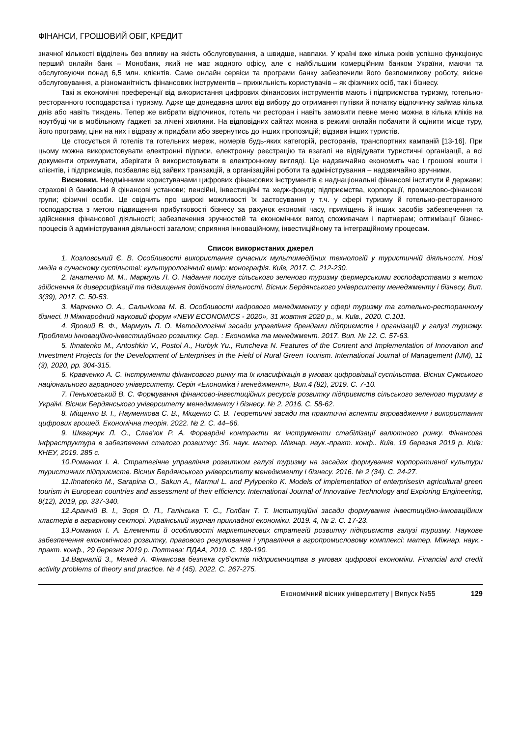ФІНАНСИ, ГРОШОВИЙ ОБІГ, КРЕДИТ
значної кількості відділень без впливу на якість обслуговування, а швидше, навпаки. У країні вже кілька років успішно функціонує перший онлайн банк – Монобанк, який не має жодного офісу, але є найбільшим комерційним банком України, маючи та обслуговуючи понад 6,5 млн. клієнтів. Саме онлайн сервіси та програми банку забезпечили його безпомилкову роботу, якісне обслуговування, а різноманітність фінансових інструментів – прихильність користувачів – як фізичних осіб, так і бізнесу.
Такі ж економічні преференції від використання цифрових фінансових інструментів мають і підприємства туризму, готельно-ресторанного господарства і туризму. Адже ще донедавна шлях від вибору до отримання путівки й початку відпочинку займав кілька днів або навіть тиждень. Тепер же вибрати відпочинок, готель чи ресторан і навіть замовити певне меню можна в кілька кліків на ноутбуці чи в мобільному ґаджеті за лічені хвилини. На відповідних сайтах можна в режимі онлайн побачити й оцінити місце туру, його програму, ціни на них і відразу ж придбати або звернутись до інших пропозицій; відзиви інших туристів.
Це стосується й готелів та готельних мереж, номерів будь-яких категорій, ресторанів, транспортних кампаній [13-16]. При цьому можна використовувати електронні підписи, електронну реєстрацію та взагалі не відвідувати туристичні організації, а всі документи отримувати, зберігати й використовувати в електронному вигляді. Це надзвичайно економить час і грошові кошти і клієнтів, і підприємців, позбавляє від зайвих транзакцій, а організаційні роботи та адміністрування – надзвичайно зручними.
Висновки. Неодмінними користувачами цифрових фінансових інструментів є наднаціональні фінансові інститути й держави; страхові й банківські й фінансові установи; пенсійні, інвестиційні та хедж-фонди; підприємства, корпорації, промислово-фінансові групи; фізичні особи. Це свідчить про широкі можливості їх застосування у т.ч. у сфері туризму й готельно-ресторанного господарства з метою підвищення прибутковості бізнесу за рахунок економії часу, приміщень й інших засобів забезпечення та здійснення фінансової діяльності; забезпечення зручностей та економічних вигод споживачам і партнерам; оптимізації бізнес-процесів й адміністрування діяльності загалом; сприяння інноваційному, інвестиційному та інтеграційному процесам.
Список використаних джерел
1. Козловський Є. В. Особливості використання сучасних мультимедійних технологій у туристичній діяльності. Нові медіа в сучасному суспільстві: культурологічний вимір: монографія. Київ, 2017. С. 212-230.
2. Ігнатенко М. М., Мармуль Л. О. Надання послуг сільського зеленого туризму фермерськими господарствами з метою здійснення їх диверсифікації та підвищення дохідності діяльності. Вісник Бердянського університету менеджменту і бізнесу, Вип. 3(39), 2017. С. 50-53.
3. Марченко О. А., Сальнікова М. В. Особливості кадрового менеджменту у сфері туризму та готельно-ресторанному бізнесі. ІІ Міжнародний науковий форум «NEW ECONOMICS - 2020», 31 жовтня 2020 р., м. Київ., 2020. С.101.
4. Яровий В. Ф., Мармуль Л. О. Методологічні засади управління брендами підприємств і організацій у галузі туризму. Проблеми інноваційно-інвестиційного розвитку. Сер. : Економіка та менеджмент. 2017. Вип. № 12. С. 57-63.
5. Ihnatenko M., Antoshkin V., Postol A., Hurbyk Yu., Runcheva N. Features of the Content and Implementation of Innovation and Investment Projects for the Development of Enterprises in the Field of Rural Green Tourism. International Journal of Management (IJM), 11 (3), 2020, pp. 304-315.
6. Кравченко А. С. Інструменти фінансового ринку та їх класифікація в умовах цифровізації суспільства. Вісник Сумського національного аграрного університету. Серія «Економіка і менеджмент», Вип.4 (82), 2019. С. 7-10.
7. Пеньковський В. С. Формування фінансово-інвестиційних ресурсів розвитку підприємств сільського зеленого туризму в Україні. Вісник Бердянського університету менеджменту і бізнесу. № 2. 2016. С. 58-62.
8. Міщенко В. І., Науменкова С. В., Міщенко С. В. Теоретичні засади та практичні аспекти впровадження і використання цифрових грошей. Економічна теорія. 2022. № 2. С. 44–66.
9. Шкварчук Л. О., Слав’юк Р. А. Форвардні контракти як інструменти стабілізації валютного ринку. Фінансова інфраструктура в забезпеченні сталого розвитку: Зб. наук. матер. Міжнар. наук.-практ. конф.. Київ, 19 березня 2019 р. Київ: КНЕУ, 2019. 285 с.
10.Романюк І. А. Стратегічне управління розвитком галузі туризму на засадах формування корпоративної культури туристичних підприємств. Вісник Бердянського університету менеджменту і бізнесу. 2016. № 2 (34). С. 24-27.
11.Ihnatenko M., Sarapina O., Sakun A., Marmul L. and Pylypenko K. Models of implementation of enterprisesin agricultural green tourism in European countries and assessment of their efficiency. International Journal of Innovative Technology and Exploring Engineering, 8(12), 2019, pp. 337-340.
12.Аранчій В. І., Зоря О. П., Галінська Т. С., Голбан Т. Т. Інституційні засади формування інвестиційно-інноваційних кластерів в аграрному секторі. Український журнал прикладної економіки. 2019. 4, № 2. С. 17-23.
13.Романюк І. А. Елементи й особливості маркетингових стратегій розвитку підприємств галузі туризму. Наукове забезпечення економічного розвитку, правового регулювання і управління в агропромисловому комплексі: матер. Міжнар. наук.-практ. конф., 29 березня 2019 р. Полтава: ПДАА, 2019. С. 189-190.
14.Варналій З., Мехед А. Фінансова безпека суб’єктів підприємництва в умовах цифрової економіки. Financial and credit activity problems of theory and practice. № 4 (45). 2022. С. 267-275.
Економічний вісник університету | Випуск №55 129